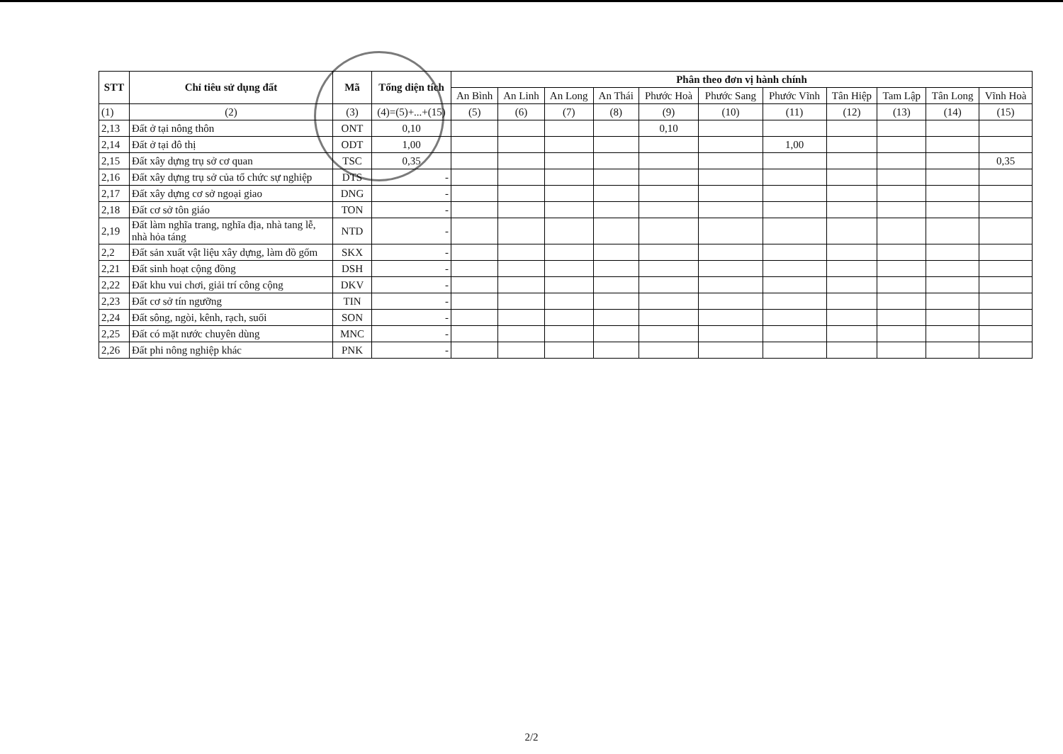| STT | Chỉ tiêu sử dụng đất | Mã | Tổng diện tích | Phân theo đơn vị hành chính | | | | | | | | | | |
| --- | --- | --- | --- | --- | --- | --- | --- | --- | --- | --- | --- | --- | --- | --- |
| | | | | An Bình | An Linh | An Long | An Thái | Phước Hoà | Phước Sang | Phước Vĩnh | Tân Hiệp | Tam Lập | Tân Long | Vĩnh Hoà |
| (1) | (2) | (3) | (4)=(5)+...+(15) | (5) | (6) | (7) | (8) | (9) | (10) | (11) | (12) | (13) | (14) | (15) |
| 2,13 | Đất ở tại nông thôn | ONT | 0,10 | | | | | 0,10 | | | | | | |
| 2,14 | Đất ở tại đô thị | ODT | 1,00 | | | | | | | 1,00 | | | | |
| 2,15 | Đất xây dựng trụ sở cơ quan | TSC | 0,35 | | | | | | | | | | | 0,35 |
| 2,16 | Đất xây dựng trụ sở của tổ chức sự nghiệp | DTS | - | | | | | | | | | | | |
| 2,17 | Đất xây dựng cơ sở ngoại giao | DNG | - | | | | | | | | | | | |
| 2,18 | Đất cơ sở tôn giáo | TON | - | | | | | | | | | | | |
| 2,19 | Đất làm nghĩa trang, nghĩa địa, nhà tang lễ, nhà hỏa táng | NTD | - | | | | | | | | | | | |
| 2,2 | Đất sản xuất vật liệu xây dựng, làm đồ gốm | SKX | - | | | | | | | | | | | |
| 2,21 | Đất sinh hoạt cộng đồng | DSH | - | | | | | | | | | | | |
| 2,22 | Đất khu vui chơi, giải trí công cộng | DKV | - | | | | | | | | | | | |
| 2,23 | Đất cơ sở tín ngưỡng | TIN | - | | | | | | | | | | | |
| 2,24 | Đất sông, ngòi, kênh, rạch, suối | SON | - | | | | | | | | | | | |
| 2,25 | Đất có mặt nước chuyên dùng | MNC | - | | | | | | | | | | | |
| 2,26 | Đất phi nông nghiệp khác | PNK | - | | | | | | | | | | | |
2/2